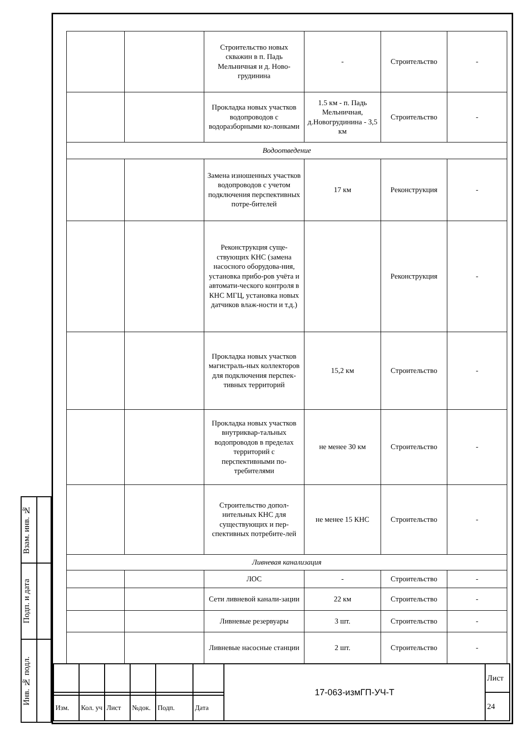| Взам. инв. № | |
| Подп. и дата | |
| Инв. № подл. | |
| | | Строительство новых скважин в п. Падь Мельничная и д. Ново-грудинина | - | Строительство | - |
| | | Прокладка новых участков водопроводов с водоразборными ко-лонками | 1.5 км - п. Падь Мельничная, д.Новогрудинина - 3,5 км | Строительство | - |
| Водоотведение | | | | | |
| | | Замена изношенных участков водопроводов с учетом подключения перспективных потре-бителей | 17 км | Реконструкция | - |
| | | Реконструкция суще-ствующих КНС (замена насосного оборудова-ния, установка прибо-ров учёта и автомати-ческого контроля в КНС МГЦ, установка новых датчиков влаж-ности и т.д.) | | Реконструкция | - |
| | | Прокладка новых участков магистраль-ных коллекторов для подключения перспек-тивных территорий | 15,2 км | Строительство | - |
| | | Прокладка новых участков внутриквар-тальных водопроводов в пределах территорий с перспективными по-требителями | не менее 30 км | Строительство | - |
| | | Строительство допол-нительных КНС для существующих и пер-спективных потребите-лей | не менее 15 КНС | Строительство | - |
| Ливневая канализация | | | | | |
| | | ЛОС | - | Строительство | - |
| | | Сети ливневой канали-зации | 22 км | Строительство | - |
| | | Ливневые резервуары | 3 шт. | Строительство | - |
| | | Ливневые насосные станции | 2 шт. | Строительство | - |
| | | | | | | 17-063-измГП-УЧ-Т | Лист |
| | | | | | | | 24 |
| Изм. | Кол. уч | Лист | №док. | Подп. | Дата | | |